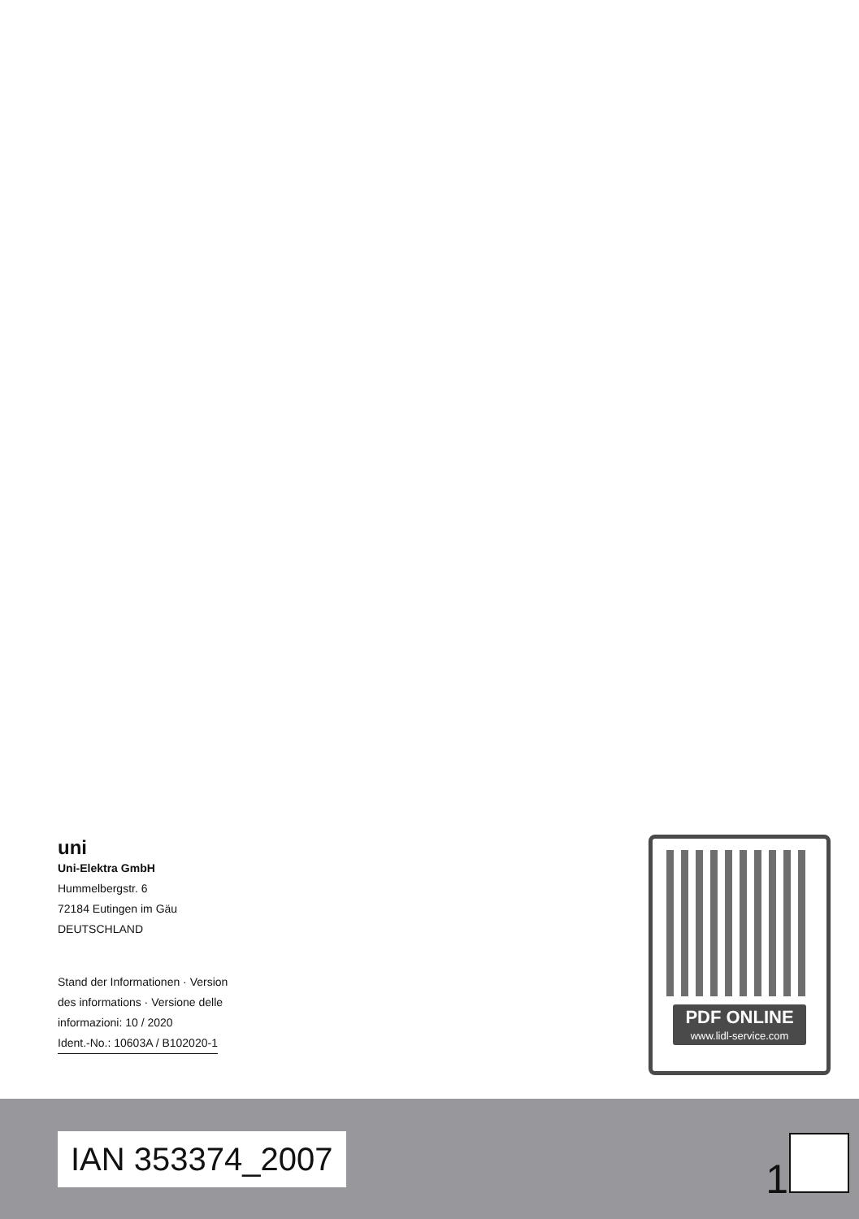uni
Uni-Elektra GmbH
Hummelbergstr. 6
72184 Eutingen im Gäu
DEUTSCHLAND
Stand der Informationen · Version
des informations · Versione delle
informazioni: 10 / 2020
Ident.-No.: 10603A / B102020-1
PDF ONLINE
www.lidl-service.com
IAN 353374_2007
1